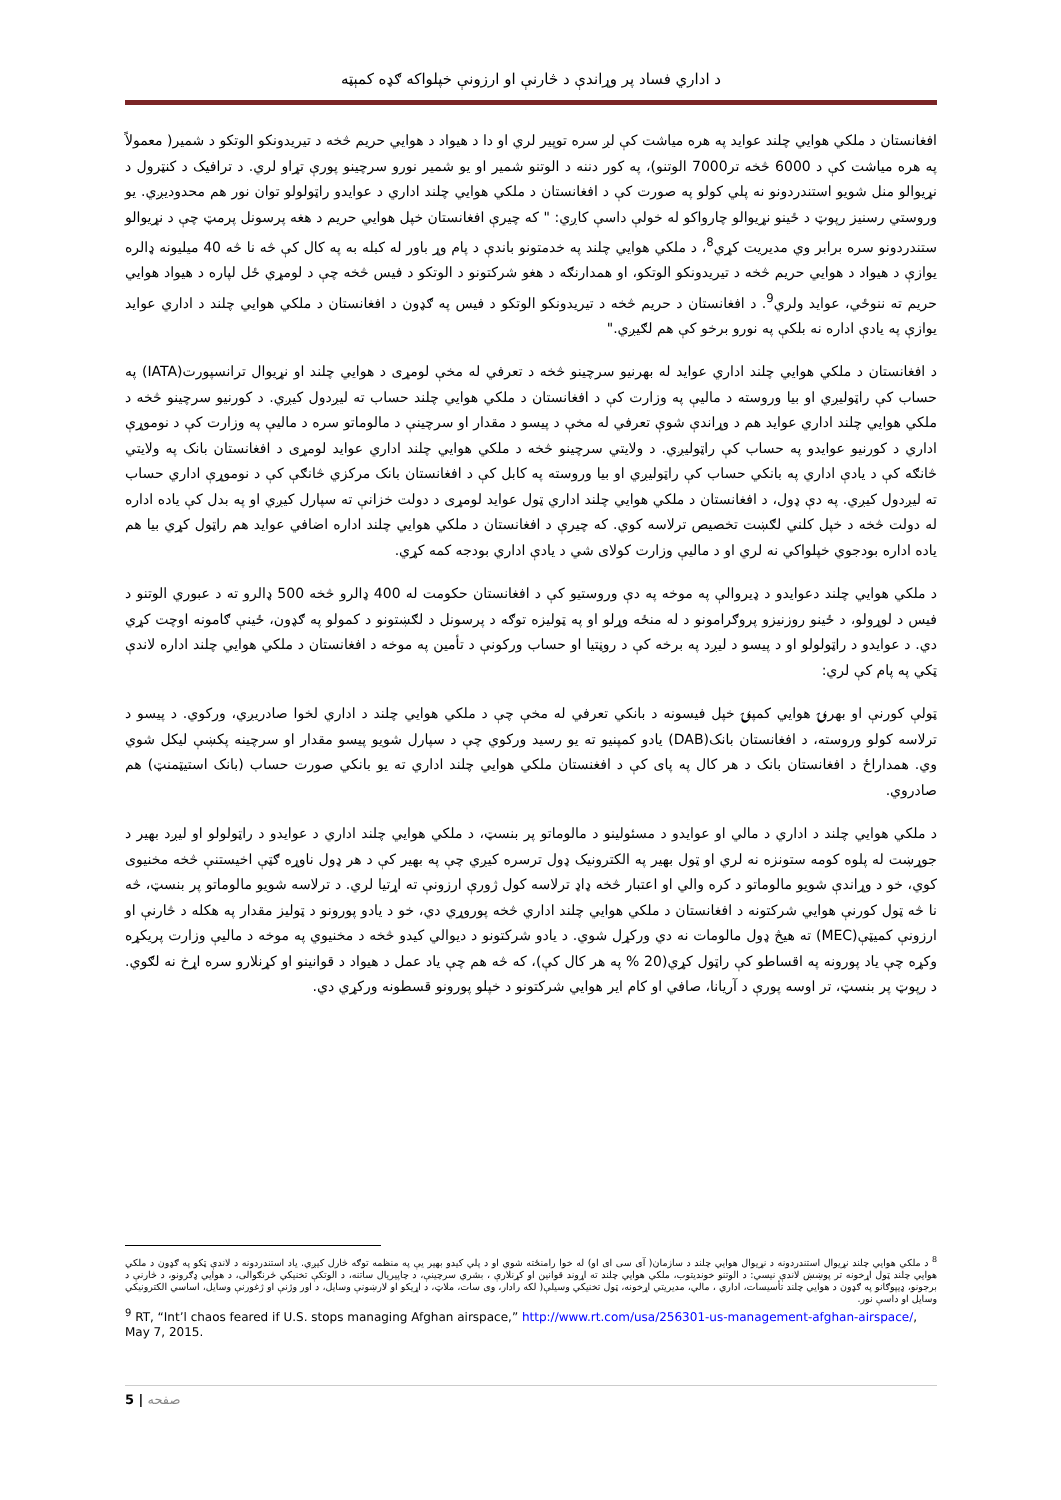د اداري فساد پر وړاندې د څارنې او ارزونې خپلواکه ګډه کمېټه
افغانستان د ملکي هوايي چلند عوايد په هره مياشت کې لږ سره توپير لري او دا د هيواد د هوايي حريم څخه د تيريدونکو الوتکو د شمير( معمولاً په هره مياشت کې د 6000 څخه تر7000 الوتنو)، په کور دننه د الوتنو شمير او يو شمير نورو سرچينو پورې تړاو لري. د ترافيک د کنټرول د نړيوالو منل شويو استندردونو نه پلي کولو په صورت کې د افغانستان د ملکي هوايي چلند اداري د عوايدو راټولولو توان نور هم محدوديږي. يو وروستي رسنيز رپوټ د ځينو نړيوالو چارواکو له خولې داسې کاږي: " که چيرې افغانستان خپل هوايي حريم د هغه پرسونل پرمټ چې د نړيوالو ستندردونو سره برابر وي مديريت کړي<sup>8</sup>، د ملکي هوايي چلند په خدمتونو باندې د پام وړ باور له کبله به په کال کې څه نا څه 40 ميليونه ډالره يوازې د هيواد د هوايي حريم څخه د تيريدونکو الوتکو، او همدارنګه د هغو شرکتونو د الوتکو د فيس څخه چې د لومړي ځل لپاره د هيواد هوايي حريم ته ننوځي، عوايد ولري<sup>9</sup>. د افغانستان د حريم څخه د تيريدونکو الوتکو د فيس په ګډون د افغانستان د ملکي هوايي چلند د اداري عوايد يوازې په يادې اداره نه بلکې په نورو برخو کې هم لګيږي."
د افغانستان د ملکي هوايي چلند اداري عوايد له بهرنيو سرچينو څخه د تعرفي له مخې لومړی د هوايي چلند او نړيوال ترانسپورت(IATA) په حساب کې راټوليږي او بيا وروسته د ماليې په وزارت کې د افغانستان د ملکي هوايي چلند حساب ته ليږدول کيږي. د کورنيو سرچينو څخه د ملکي هوايي چلند اداري عوايد هم د وړاندې شوې تعرفي له مخې د پيسو د مقدار او سرچينې د مالوماتو سره د ماليې په وزارت کې د نوموړې اداري د کورنيو عوايدو په حساب کې راټوليږي. د ولايتي سرچينو څخه د ملکي هوايي چلند اداري عوايد لومړی د افغانستان بانک په ولايتي څانګه کې د يادې اداري په بانکي حساب کې راټوليږي او بيا وروسته په کابل کې د افغانستان بانک مرکزي څانګې کې د نوموړې اداري حساب ته ليږدول کيږي. په دې ډول، د افغانستان د ملکي هوايي چلند اداري ټول عوايد لومړی د دولت خزانې ته سپارل کيږي او په بدل کې ياده اداره له دولت څخه د خپل کلني لګښت تخصيص ترلاسه کوي. که چيرې د افغانستان د ملکي هوايي چلند اداره اضافي عوايد هم راټول کړي بيا هم ياده اداره بودجوي خپلواکي نه لري او د ماليې وزارت کولای شي د يادې اداري بودجه کمه کړي.
د ملکي هوايي چلند دعوايدو د ډيروالې په موخه په دې وروستيو کې د افغانستان حکومت له 400 ډالرو څخه 500 ډالرو ته د عبوري الوتنو د فيس د لوړولو، د ځينو روزنيزو پروګرامونو د له منځه وړلو او په ټوليزه توګه د پرسونل د لګښتونو د کمولو په ګډون، ځينې ګامونه اوچت کړي دي. د عوايدو د راټولولو او د پيسو د ليږد په برخه کې د روڼتيا او حساب ورکونې د تأمين په موخه د افغانستان د ملکي هوايي چلند اداره لاندې ټکي په پام کې لري:
ټولې کورنې او بهرنۍ هوايي کمپنۍ خپل فيسونه د بانکي تعرفي له مخې چې د ملکي هوايي چلند د اداري لخوا صادريږي، ورکوي. د پيسو د ترلاسه کولو وروسته، د افغانستان بانک(DAB) يادو کمپنيو ته يو رسيد ورکوي چې د سپارل شويو پيسو مقدار او سرچينه پکښې ليکل شوي وي. همداراځ د افغانستان بانک د هر کال په پای کې د افغنستان ملکي هوايي چلند اداري ته يو بانکي صورت حساب (بانک استيټمنټ) هم صادروي.
د ملکي هوايي چلند د اداري د مالي او عوايدو د مسئولينو د مالوماتو پر بنسټ، د ملکي هوايي چلند اداري د عوايدو د راټولولو او ليږد بهير د جوړښت له پلوه کومه ستونزه نه لري او ټول بهير په الکترونيک ډول ترسره کيږي چې په بهير کې د هر ډول ناوړه ګټې اخيستنې څخه مخنيوی کوي، خو د وړاندې شويو مالوماتو د کره والي او اعتبار څخه ډاډ ترلاسه کول ژورې ارزونې ته اړتيا لري. د ترلاسه شويو مالوماتو پر بنسټ، څه نا څه ټول کورنې هوايي شرکتونه د افغانستان د ملکي هوايي چلند اداري څخه پوروړي دي، خو د يادو پورونو د ټوليز مقدار په هکله د څارنې او ارزونې کميټې(MEC) ته هيڅ ډول مالومات نه دي ورکړل شوي. د يادو شرکتونو د ديوالي کيدو څخه د مخنيوي په موخه د ماليې وزارت پريکړه وکړه چې ياد پورونه په اقساطو کې راټول کړي(20 % په هر کال کې)، که څه هم چې ياد عمل د هيواد د قوانينو او کړنلارو سره اړخ نه لګوي. د رپوټ پر بنسټ، تر اوسه پورې د آريانا، صافي او کام اير هوايي شرکتونو د خپلو پورونو قسطونه ورکړي دي.
<sup>8</sup> د ملکي هوايي چلند نړيوال استندردونه د نړيوال هوايي چلند د سازمان( آی سی ای او) له خوا رامنځته شوي او د پلي کيدو بهير يې په منظمه توګه څارل کيږي. ياد استندردونه د لاندې ټکو په ګډون د ملکي هوايي چلند ټول اړخونه تر پوښښ لاندې نيسي: د الوتنو خونديتوب، ملکي هوايي چلند ته اړوند قوانين او کړنلارې ، بشري سرچينې، د چاپيريال ساتنه، د الوتکې تخنيکي څرنګوالی، د هوايي ډګرونو، د څارنې د برجونو، ډيپوګانو په ګډون د هوايي چلند تأسيسات، اداري ، مالي، مديريتي اړخونه، ټول تخنيکي وسيلې( لکه رادار، وی سات، ملاټ، د اړيکو او لارښونې وسايل، د اور وژنې او ژغورنې وسايل، اساسي الکترونيکي وسايل او داسې نور.
<sup>9</sup> RT, “Int’l chaos feared if U.S. stops managing Afghan airspace,” http://www.rt.com/usa/256301-us-management-afghan-airspace/, May 7, 2015.
5 | صفحه